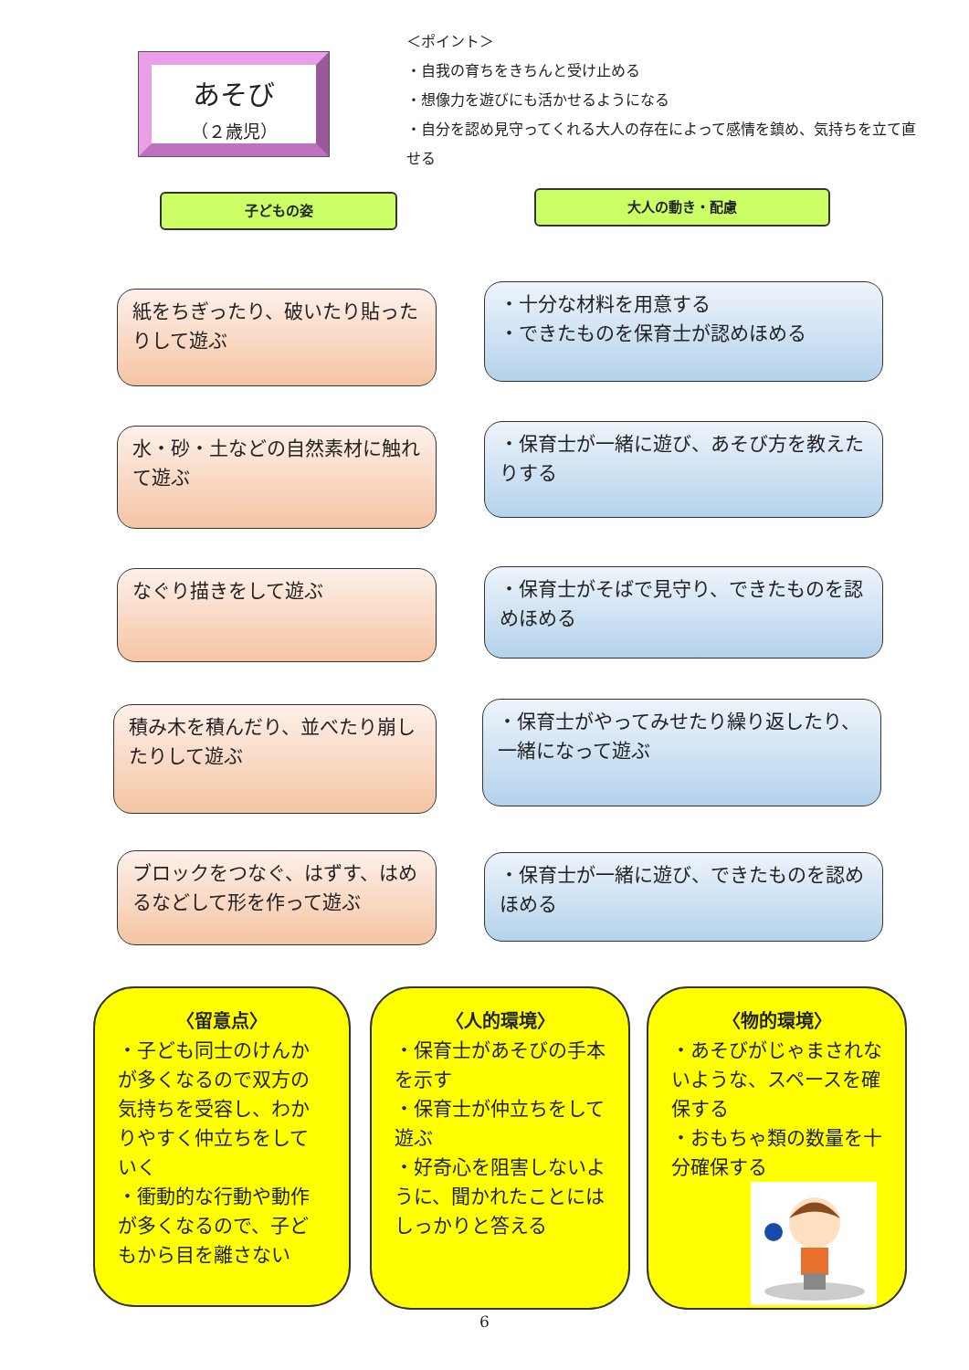あそび
（２歳児）
＜ポイント＞
・自我の育ちをきちんと受け止める
・想像力を遊びにも活かせるようになる
・自分を認め見守ってくれる大人の存在によって感情を鎮め、気持ちを立て直せる
子どもの姿 大人の動き・配慮
紙をちぎったり、破いたり貼ったりして遊ぶ
・十分な材料を用意する
・できたものを保育士が認めほめる
水・砂・土などの自然素材に触れて遊ぶ
・保育士が一緒に遊び、あそび方を教えたりする
なぐり描きをして遊ぶ
・保育士がそばで見守り、できたものを認めほめる
積み木を積んだり、並べたり崩したりして遊ぶ
・保育士がやってみせたり繰り返したり、一緒になって遊ぶ
ブロックをつなぐ、はずす、はめるなどして形を作って遊ぶ
・保育士が一緒に遊び、できたものを認めほめる
〈留意点〉
・子ども同士のけんかが多くなるので双方の気持ちを受容し、わかりやすく仲立ちをしていく
・衝動的な行動や動作が多くなるので、子どもから目を離さない
〈人的環境〉
・保育士があそびの手本を示す
・保育士が仲立ちをして遊ぶ
・好奇心を阻害しないように、聞かれたことにはしっかりと答える
〈物的環境〉
・あそびがじゃまされないような、スペースを確保する
・おもちゃ類の数量を十分確保する
6